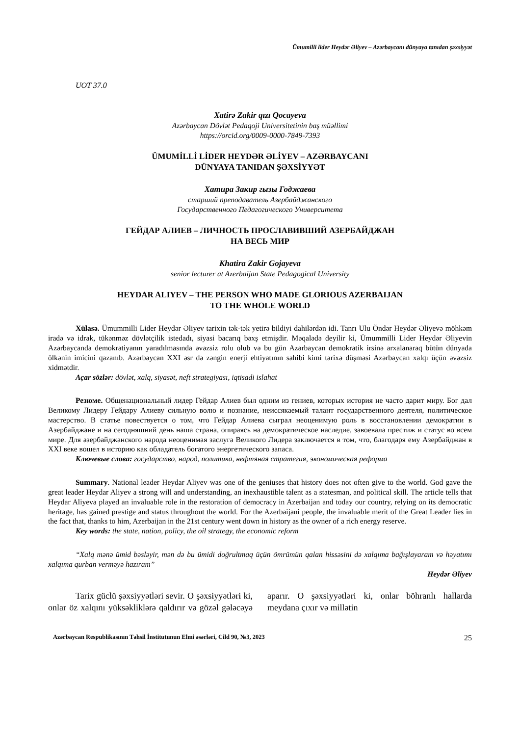Ümumilli lider Heydər Əliyev – Azərbaycanı dünyaya tanıdan şəxsiyyət
UOT 37.0
Xatirə Zakir qızı Qocayeva
Azərbaycan Dövlət Pedaqoji Universitetinin baş müəllimi
https://orcid.org/0009-0000-7849-7393
ÜMUMİLLİ LİDER HEYDƏR ƏLİYEV – AZƏRBAYCANI
DÜNYAYA TANIDAN ŞƏXSİYYƏT
Хатира Закир гызы Годжаева
старший преподаватель Азербайджанского
Государственного Педагогического Университета
ГЕЙДАР АЛИЕВ – ЛИЧНОСТЬ ПРОСЛАВИВШИЙ АЗЕРБАЙДЖАН
НА ВЕСЬ МИР
Khatira Zakir Gojayeva
senior lecturer at Azerbaijan State Pedagogical University
HEYDAR ALIYEV – THE PERSON WHO MADE GLORIOUS AZERBAIJAN
TO THE WHOLE WORLD
Xülasə. Ümummilli Lider Heydər Əliyev tarixin tək-tək yetirə bildiyi dahilərdən idi. Tanrı Ulu Öndər Heydər Əliyevə möhkəm iradə və idrak, tükənməz dövlətçilik istedadı, siyasi bacarıq bəxş etmişdir. Məqalədə deyilir ki, Ümummilli Lider Heydər Əliyevin Azərbaycanda demokratiyanın yaradılmasında əvəzsiz rolu olub və bu gün Azərbaycan demokratik irsinə arxalanaraq bütün dünyada ölkənin imicini qazanıb. Azərbaycan XXI əsr də zəngin enerji ehtiyatının sahibi kimi tarixə düşməsi Azərbaycan xalqı üçün əvəzsiz xidmətdir.
Açar sözlər: dövlət, xalq, siyasət, neft strategiyası, iqtisadi islahat
Резюме. Общенациональный лидер Гейдар Алиев был одним из гениев, которых история не часто дарит миру. Бог дал Великому Лидеру Гейдару Алиеву сильную волю и познание, неиссякаемый талант государственного деятеля, политическое мастерство. В статье повествуется о том, что Гейдар Алиева сыграл неоценимую роль в восстановлении демократии в Азербайджане и на сегодняшний день наша страна, опираясь на демократическое наследие, завоевала престиж и статус во всем мире. Для азербайджанского народа неоценимая заслуга Великого Лидера заключается в том, что, благодаря ему Азербайджан в XXI веке вошел в историю как обладатель богатого энергетического запаса.
Ключевые слова: государство, народ, политика, нефтяная стратегия, экономическая реформа
Summary. National leader Heydar Aliyev was one of the geniuses that history does not often give to the world. God gave the great leader Heydar Aliyev a strong will and understanding, an inexhaustible talent as a statesman, and political skill. The article tells that Heydar Aliyeva played an invaluable role in the restoration of democracy in Azerbaijan and today our country, relying on its democratic heritage, has gained prestige and status throughout the world. For the Azerbaijani people, the invaluable merit of the Great Leader lies in the fact that, thanks to him, Azerbaijan in the 21st century went down in history as the owner of a rich energy reserve.
Key words: the state, nation, policy, the oil strategy, the economic reform
“Xalq mənə ümid bəsləyir, mən də bu ümidi doğrultmaq üçün ömrümün qalan hissəsini də xalqıma bağışlayaram və həyatımı xalqıma qurban verməyə hazıram”
Heydər Əliyev
Tarix güclü şəxsiyyətləri sevir. O şəxsiyyətləri ki, onlar öz xalqını yüksəkliklərə qaldırır və gözəl gələcəyə aparır. O şəxsiyyətləri ki, onlar böhranlı hallarda meydana çıxır və millətin
Azərbaycan Respublikasının Təhsil İnstitutunun Elmi əsərləri, Cild 90, №3, 2023 25